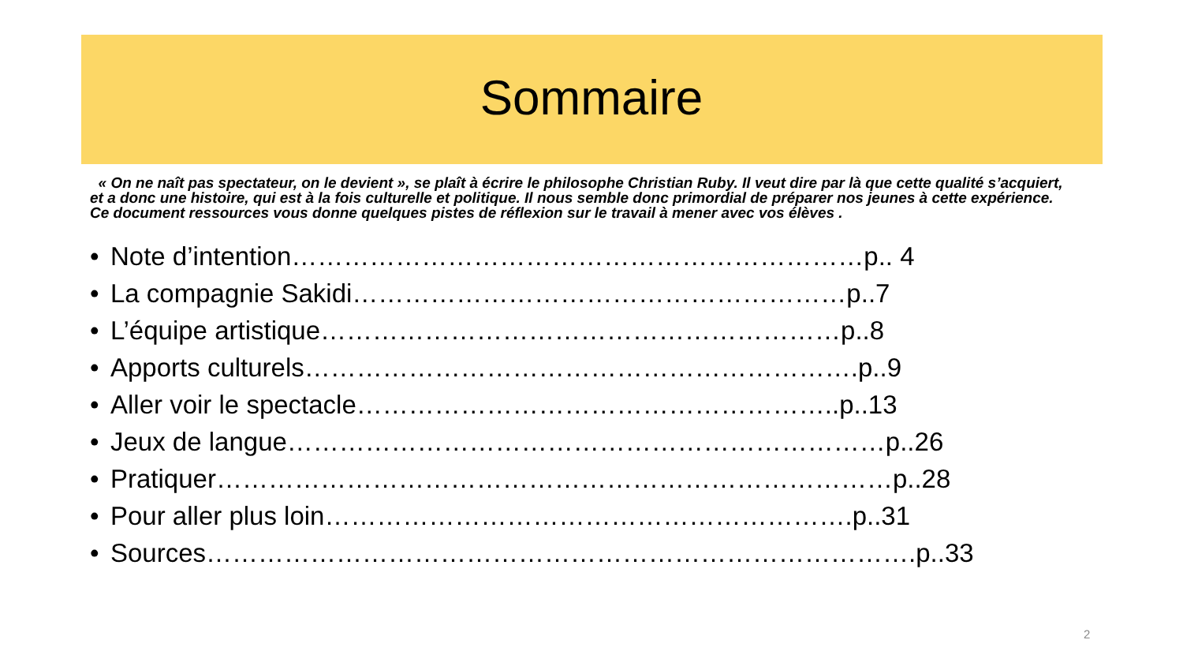Sommaire
« On ne naît pas spectateur, on le devient », se plaît à écrire le philosophe Christian Ruby. Il veut dire par là que cette qualité s’acquiert, et a donc une histoire, qui est à la fois culturelle et politique. Il nous semble donc primordial de préparer nos jeunes à cette expérience. Ce document ressources vous donne quelques pistes de réflexion sur le travail à mener avec vos élèves .
• Note d’intention…………………………………………………………p.. 4
• La compagnie Sakidi…………………………………………………p..7
• L’équipe artistique……………………………………………………p..8
• Apports culturels……………………………………………………….p..9
• Aller voir le spectacle………………………………………………..p..13
• Jeux de langue……………………………………………………………p..26
• Pratiquer……………………………………………………………………p..28
• Pour aller plus loin…………………………………………………….p..31
• Sources……………………………………………………………………….p..33
2